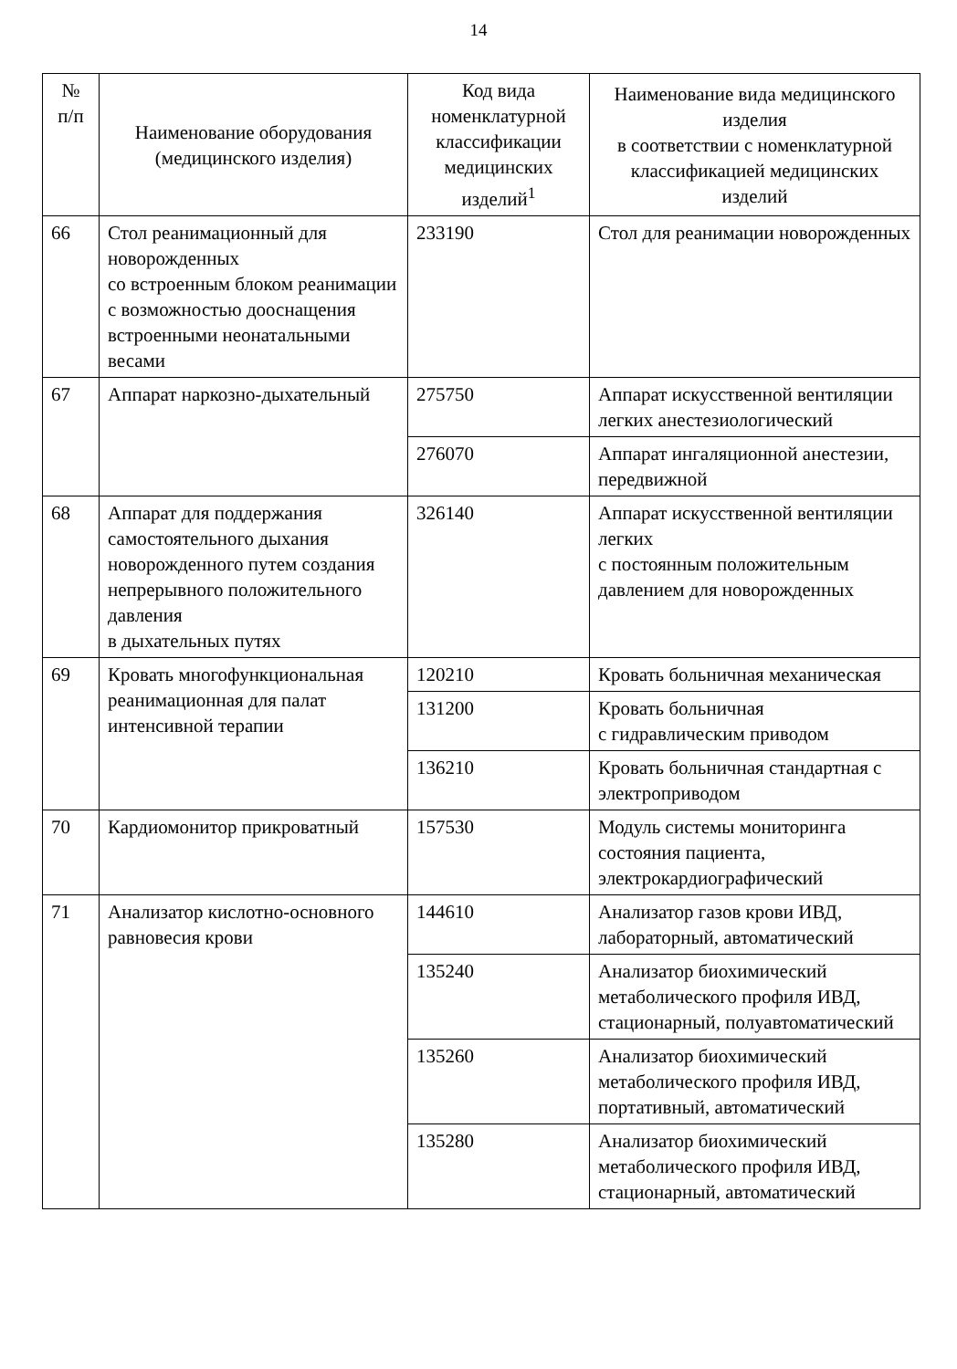14
| № п/п | Наименование оборудования (медицинского изделия) | Код вида номенклатурной классификации медицинских изделий<sup>1</sup> | Наименование вида медицинского изделия в соответствии с номенклатурной классификацией медицинских изделий |
| --- | --- | --- | --- |
| 66 | Стол реанимационный для новорожденных со встроенным блоком реанимации с возможностью дооснащения встроенными неонатальными весами | 233190 | Стол для реанимации новорожденных |
| 67 | Аппарат наркозно-дыхательный | 275750 | Аппарат искусственной вентиляции легких анестезиологический |
| | | 276070 | Аппарат ингаляционной анестезии, передвижной |
| 68 | Аппарат для поддержания самостоятельного дыхания новорожденного путем создания непрерывного положительного давления в дыхательных путях | 326140 | Аппарат искусственной вентиляции легких с постоянным положительным давлением для новорожденных |
| 69 | Кровать многофункциональная реанимационная для палат интенсивной терапии | 120210 | Кровать больничная механическая |
| | | 131200 | Кровать больничная с гидравлическим приводом |
| | | 136210 | Кровать больничная стандартная с электроприводом |
| 70 | Кардиомонитор прикроватный | 157530 | Модуль системы мониторинга состояния пациента, электрокардиографический |
| 71 | Анализатор кислотно-основного равновесия крови | 144610 | Анализатор газов крови ИВД, лабораторный, автоматический |
| | | 135240 | Анализатор биохимический метаболического профиля ИВД, стационарный, полуавтоматический |
| | | 135260 | Анализатор биохимический метаболического профиля ИВД, портативный, автоматический |
| | | 135280 | Анализатор биохимический метаболического профиля ИВД, стационарный, автоматический |